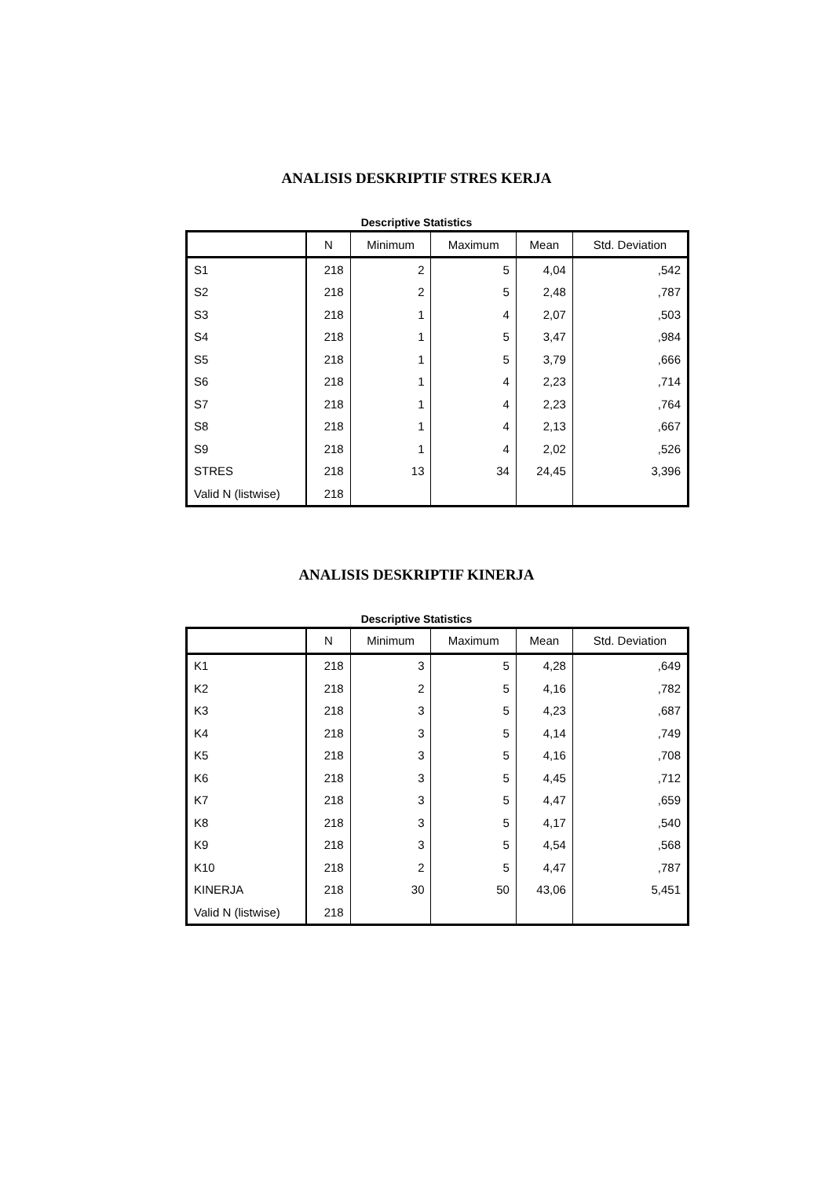ANALISIS DESKRIPTIF STRES KERJA
Descriptive Statistics
| | N | Minimum | Maximum | Mean | Std. Deviation |
| --- | --- | --- | --- | --- | --- |
| S1 | 218 | 2 | 5 | 4,04 | ,542 |
| S2 | 218 | 2 | 5 | 2,48 | ,787 |
| S3 | 218 | 1 | 4 | 2,07 | ,503 |
| S4 | 218 | 1 | 5 | 3,47 | ,984 |
| S5 | 218 | 1 | 5 | 3,79 | ,666 |
| S6 | 218 | 1 | 4 | 2,23 | ,714 |
| S7 | 218 | 1 | 4 | 2,23 | ,764 |
| S8 | 218 | 1 | 4 | 2,13 | ,667 |
| S9 | 218 | 1 | 4 | 2,02 | ,526 |
| STRES | 218 | 13 | 34 | 24,45 | 3,396 |
| Valid N (listwise) | 218 | | | | |
ANALISIS DESKRIPTIF KINERJA
Descriptive Statistics
| | N | Minimum | Maximum | Mean | Std. Deviation |
| --- | --- | --- | --- | --- | --- |
| K1 | 218 | 3 | 5 | 4,28 | ,649 |
| K2 | 218 | 2 | 5 | 4,16 | ,782 |
| K3 | 218 | 3 | 5 | 4,23 | ,687 |
| K4 | 218 | 3 | 5 | 4,14 | ,749 |
| K5 | 218 | 3 | 5 | 4,16 | ,708 |
| K6 | 218 | 3 | 5 | 4,45 | ,712 |
| K7 | 218 | 3 | 5 | 4,47 | ,659 |
| K8 | 218 | 3 | 5 | 4,17 | ,540 |
| K9 | 218 | 3 | 5 | 4,54 | ,568 |
| K10 | 218 | 2 | 5 | 4,47 | ,787 |
| KINERJA | 218 | 30 | 50 | 43,06 | 5,451 |
| Valid N (listwise) | 218 | | | | |